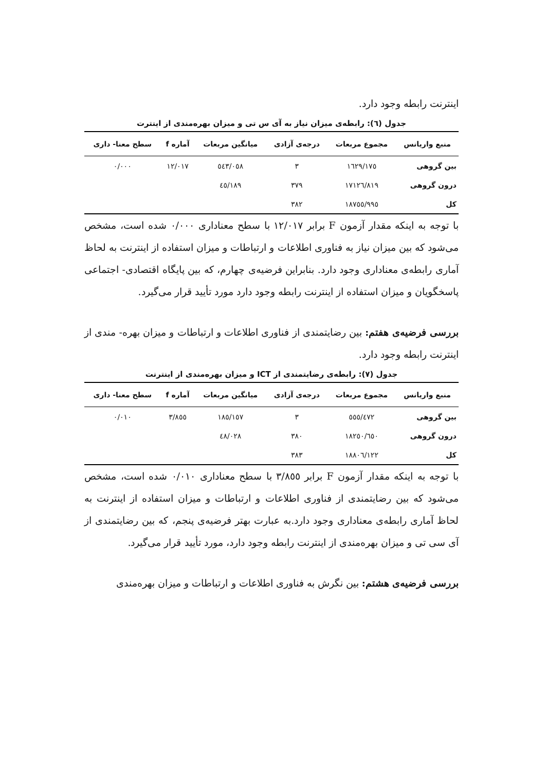اینترنت رابطه وجود دارد.
جدول (٦): رابطه‌ی میزان نیاز به آی س تی و میزان بهره‌مندی از اینترت
| منبع واریانس | مجموع مربعات | درجه‌ی آزادی | میانگین مربعات | آماره f | سطح معنا- داری |
| --- | --- | --- | --- | --- | --- |
| بین گروهی | ١٦٢٩/١٧٥ | ٣ | ٥٤٣/٠٥٨ | ١٢/٠١٧ | ٠/٠٠٠ |
| درون گروهی | ١٧١٢٦/٨١٩ | ٣٧٩ | ٤٥/١٨٩ | | |
| کل | ١٨٧٥٥/٩٩٥ | ٣٨٢ | | | |
با توجه به اینکه مقدار آزمون F برابر ١٢/٠١٧ با سطح معناداری ٠/٠٠٠ شده است، مشخص می‌شود که بین میزان نیاز به فناوری اطلاعات و ارتباطات و میزان استفاده از اینترنت به لحاظ آماری رابطه‌ی معناداری وجود دارد. بنابراین فرضیه‌ی چهارم، که بین پایگاه اقتصادی- اجتماعی پاسخگویان و میزان استفاده از اینترنت رابطه وجود دارد مورد تأیید قرار می‌گیرد.
بررسی فرضیه‌ی هفتم: بین رضایتمندی از فناوری اطلاعات و ارتباطات و میزان بهره- مندی از اینترنت رابطه وجود دارد.
جدول (٧): رابطه‌ی رضایتمندی از ICT و میزان بهره‌مندی از اینترنت
| منبع واریانس | مجموع مربعات | درجه‌ی آزادی | میانگین مربعات | آماره f | سطح معنا- داری |
| --- | --- | --- | --- | --- | --- |
| بین گروهی | ٥٥٥/٤٧٢ | ٣ | ١٨٥/١٥٧ | ٣/٨٥٥ | ٠/٠١٠ |
| درون گروهی | ١٨٢٥٠/٦٥٠ | ٣٨٠ | ٤٨/٠٢٨ | | |
| کل | ١٨٨٠٦/١٢٢ | ٣٨٣ | | | |
با توجه به اینکه مقدار آزمون F برابر ٣/٨٥٥ با سطح معناداری ٠/٠١٠ شده است، مشخص می‌شود که بین رضایتمندی از فناوری اطلاعات و ارتباطات و میزان استفاده از اینترنت به لحاظ آماری رابطه‌ی معناداری وجود دارد.به عبارت بهتر فرضیه‌ی پنجم، که بین رضایتمندی از آی سی تی و میزان بهره‌مندی از اینترنت رابطه وجود دارد، مورد تأیید قرار می‌گیرد.
بررسی فرضیه‌ی هشتم: بین نگرش به فناوری اطلاعات و ارتباطات و میزان بهره‌مندی